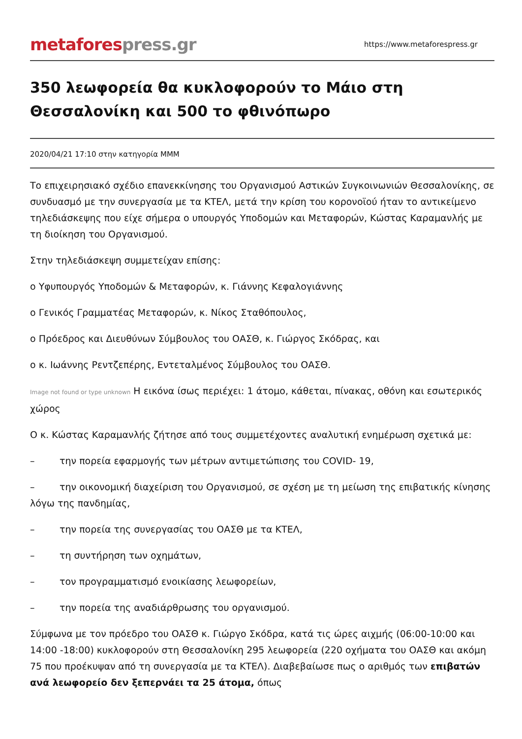metafores press.gr
https://www.metaforespress.gr
350 λεωφορεία θα κυκλοφορούν το Μάιο στη Θεσσαλονίκη και 500 το φθινόπωρο
2020/04/21 17:10 στην κατηγορία ΜΜΜ
Το επιχειρησιακό σχέδιο επανεκκίνησης του Οργανισμού Αστικών Συγκοινωνιών Θεσσαλονίκης, σε συνδυασμό με την συνεργασία με τα ΚΤΕΛ, μετά την κρίση του κορονοϊού ήταν το αντικείμενο τηλεδιάσκεψης που είχε σήμερα ο υπουργός Υποδομών και Μεταφορών, Κώστας Καραμανλής με τη διοίκηση του Οργανισμού.
Στην τηλεδιάσκεψη συμμετείχαν επίσης:
ο Υφυπουργός Υποδομών & Μεταφορών, κ. Γιάννης Κεφαλογιάννης
ο Γενικός Γραμματέας Μεταφορών, κ. Νίκος Σταθόπουλος,
ο Πρόεδρος και Διευθύνων Σύμβουλος του ΟΑΣΘ, κ. Γιώργος Σκόδρας, και
ο κ. Ιωάννης Ρεντζεπέρης, Εντεταλμένος Σύμβουλος του ΟΑΣΘ.
Image not found or type unknown Η εικόνα ίσως περιέχει: 1 άτομο, κάθεται, πίνακας, οθόνη και εσωτερικός χώρος
Ο κ. Κώστας Καραμανλής ζήτησε από τους συμμετέχοντες αναλυτική ενημέρωση σχετικά με:
– την πορεία εφαρμογής των μέτρων αντιμετώπισης του COVID- 19,
– την οικονομική διαχείριση του Οργανισμού, σε σχέση με τη μείωση της επιβατικής κίνησης λόγω της πανδημίας,
– την πορεία της συνεργασίας του ΟΑΣΘ με τα ΚΤΕΛ,
– τη συντήρηση των οχημάτων,
– τον προγραμματισμό ενοικίασης λεωφορείων,
– την πορεία της αναδιάρθρωσης του οργανισμού.
Σύμφωνα με τον πρόεδρο του ΟΑΣΘ κ. Γιώργο Σκόδρα, κατά τις ώρες αιχμής (06:00-10:00 και 14:00 -18:00) κυκλοφορούν στη Θεσσαλονίκη 295 λεωφορεία (220 οχήματα του ΟΑΣΘ και ακόμη 75 που προέκυψαν από τη συνεργασία με τα ΚΤΕΛ). Διαβεβαίωσε πως ο αριθμός των επιβατών ανά λεωφορείο δεν ξεπερνάει τα 25 άτομα, όπως